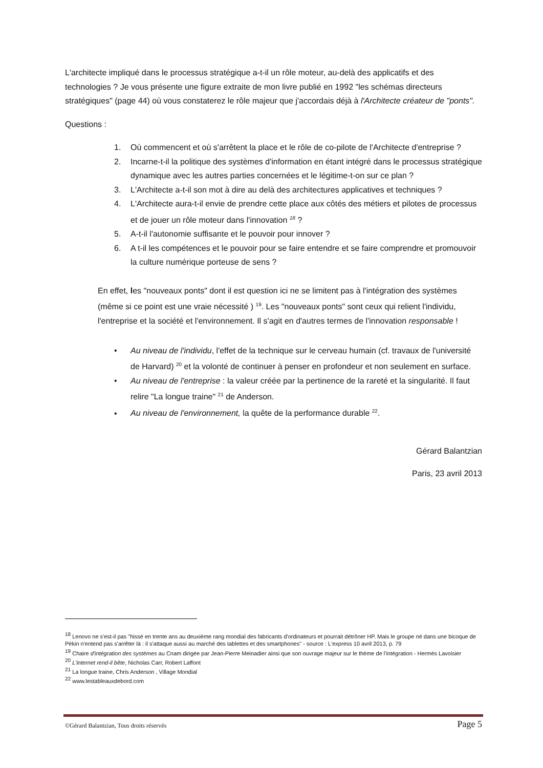L'architecte impliqué dans le processus stratégique a-t-il un rôle moteur, au-delà des applicatifs et des technologies ? Je vous présente une figure extraite de mon livre publié en 1992 "les schémas directeurs stratégiques" (page 44) où vous constaterez le rôle majeur que j'accordais déjà à l'Architecte créateur de "ponts".
Questions :
1. Où commencent et où s'arrêtent la place et le rôle de co-pilote de l'Architecte d'entreprise ?
2. Incarne-t-il la politique des systèmes d'information en étant intégré dans le processus stratégique dynamique avec les autres parties concernées et le légitime-t-on sur ce plan ?
3. L'Architecte a-t-il son mot à dire au delà des architectures applicatives et techniques ?
4. L'Architecte aura-t-il envie de prendre cette place aux côtés des métiers et pilotes de processus et de jouer un rôle moteur dans l'innovation <sup>18</sup> ?
5. A-t-il l'autonomie suffisante et le pouvoir pour innover ?
6. A t-il les compétences et le pouvoir pour se faire entendre et se faire comprendre et promouvoir la culture numérique porteuse de sens ?
En effet, les "nouveaux ponts" dont il est question ici ne se limitent pas à l'intégration des systèmes (même si ce point est une vraie nécessité ) <sup>19</sup>. Les "nouveaux ponts" sont ceux qui relient l'individu, l'entreprise et la société et l'environnement. Il s'agit en d'autres termes de l'innovation responsable !
• Au niveau de l'individu, l'effet de la technique sur le cerveau humain (cf. travaux de l'université de Harvard) <sup>20</sup> et la volonté de continuer à penser en profondeur et non seulement en surface.
• Au niveau de l'entreprise : la valeur créée par la pertinence de la rareté et la singularité. Il faut relire "La longue traine" <sup>21</sup> de Anderson.
• Au niveau de l'environnement, la quête de la performance durable <sup>22</sup>.
Gérard Balantzian
Paris, 23 avril 2013
<sup>18</sup> Lenovo ne s'est-il pas "hissé en trente ans au deuxième rang mondial des fabricants d'ordinateurs et pourrait détrôner HP. Mais le groupe né dans une bicoque de Pékin n'entend pas s'arrêter là : il s'attaque aussi au marché des tablettes et des smartphones" - source : L'express 10 avril 2013, p. 79
<sup>19</sup> Chaire d'intégration des systèmes au Cnam dirigée par Jean-Pierre Meinadier ainsi que son ouvrage majeur sur le thème de l'intégration - Hermès Lavoisier
<sup>20</sup> L'internet rend-il bête, Nicholas Carr, Robert Laffont
<sup>21</sup> La longue traine, Chris Anderson , Village Mondial
<sup>22</sup> www.lestableauxdebord.com
©Gérard Balantzian, Tous droits réservés Page 5